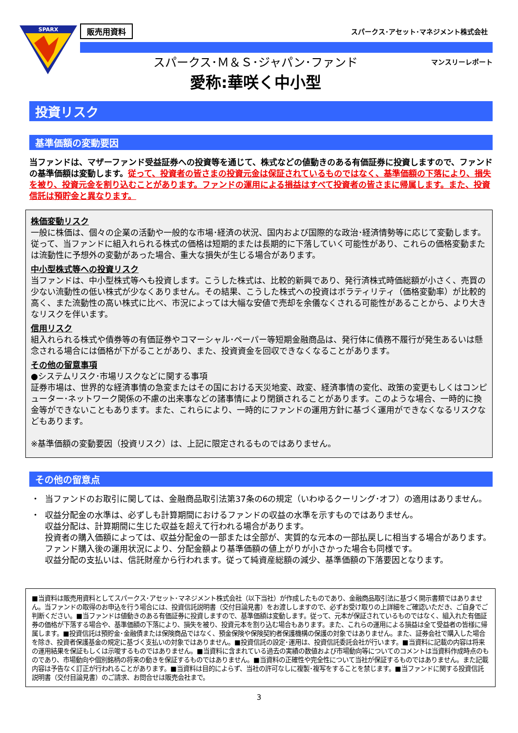SPARX
販売用資料 スパークス･アセット･マネジメント株式会社
スパークス･Ｍ＆Ｓ･ジャパン･ファンド
愛称:華咲く中小型
マンスリーレポート
投資リスク
基準価額の変動要因
当ファンドは、マザーファンド受益証券への投資等を通じて、株式などの値動きのある有価証券に投資しますので、ファンドの基準価額は変動します。従って、投資者の皆さまの投資元金は保証されているものではなく、基準価額の下落により、損失を被り、投資元金を割り込むことがあります。ファンドの運用による損益はすべて投資者の皆さまに帰属します。また、投資信託は預貯金と異なります。
株価変動リスク
一般に株価は、個々の企業の活動や一般的な市場･経済の状況、国内および国際的な政治･経済情勢等に応じて変動します。従って、当ファンドに組入れられる株式の価格は短期的または長期的に下落していく可能性があり、これらの価格変動または流動性に予想外の変動があった場合、重大な損失が生じる場合があります。
中小型株式等への投資リスク
当ファンドは、中小型株式等へも投資します。こうした株式は、比較的新興であり、発行済株式時価総額が小さく、売買の少ない流動性の低い株式が少なくありません。その結果、こうした株式への投資はボラティリティ（価格変動率）が比較的高く、また流動性の高い株式に比べ、市況によっては大幅な安値で売却を余儀なくされる可能性があることから、より大きなリスクを伴います。
信用リスク
組入れられる株式や債券等の有価証券やコマーシャル･ペーパー等短期金融商品は、発行体に債務不履行が発生あるいは懸念される場合には価格が下がることがあり、また、投資資金を回収できなくなることがあります。
その他の留意事項
●システムリスク･市場リスクなどに関する事項
証券市場は、世界的な経済事情の急変またはその国における天災地変、政変、経済事情の変化、政策の変更もしくはコンピューター･ネットワーク関係の不慮の出来事などの諸事情により閉鎖されることがあります。このような場合、一時的に換金等ができないこともあります。また、これらにより、一時的にファンドの運用方針に基づく運用ができなくなるリスクなどもあります。
※基準価額の変動要因（投資リスク）は、上記に限定されるものではありません。
その他の留意点
・ 当ファンドのお取引に関しては、金融商品取引法第37条の6の規定（いわゆるクーリング･オフ）の適用はありません。
・ 収益分配金の水準は、必ずしも計算期間におけるファンドの収益の水準を示すものではありません。
収益分配は、計算期間に生じた収益を超えて行われる場合があります。
投資者の購入価額によっては、収益分配金の一部または全部が、実質的な元本の一部払戻しに相当する場合があります。ファンド購入後の運用状況により、分配金額より基準価額の値上がりが小さかった場合も同様です。
収益分配の支払いは、信託財産から行われます。従って純資産総額の減少、基準価額の下落要因となります。
■当資料は販売用資料としてスパークス･アセット･マネジメント株式会社（以下当社）が作成したものであり、金融商品取引法に基づく開示書類ではありません。当ファンドの取得のお申込を行う場合には、投資信託説明書（交付目論見書）をお渡ししますので、必ずお受け取りの上詳細をご確認いただき、ご自身でご判断ください。■当ファンドは値動きのある有価証券に投資しますので、基準価額は変動します。従って、元本が保証されているものではなく、組入れた有価証券の価格が下落する場合や、基準価額の下落により、損失を被り、投資元本を割り込む場合もあります。また、これらの運用による損益は全て受益者の皆様に帰属します。■投資信託は預貯金･金融債または保険商品ではなく、預金保険や保険契約者保護機構の保護の対象ではありません。また、証券会社で購入した場合を除き、投資者保護基金の規定に基づく支払いの対象ではありません。■投資信託の設定･運用は、投資信託委託会社が行います。■当資料に記載の内容は将来の運用結果を保証もしくは示唆するものではありません。■当資料に含まれている過去の実績の数値および市場動向等についてのコメントは当資料作成時点のものであり、市場動向や個別銘柄の将来の動きを保証するものではありません。■当資料の正確性や完全性について当社が保証するものではありません。また記載内容は予告なく訂正が行われることがあります。■当資料は目的によらず、当社の許可なしに複製･複写をすることを禁じます。■当ファンドに関する投資信託説明書（交付目論見書）のご請求、お問合せは販売会社まで。
3